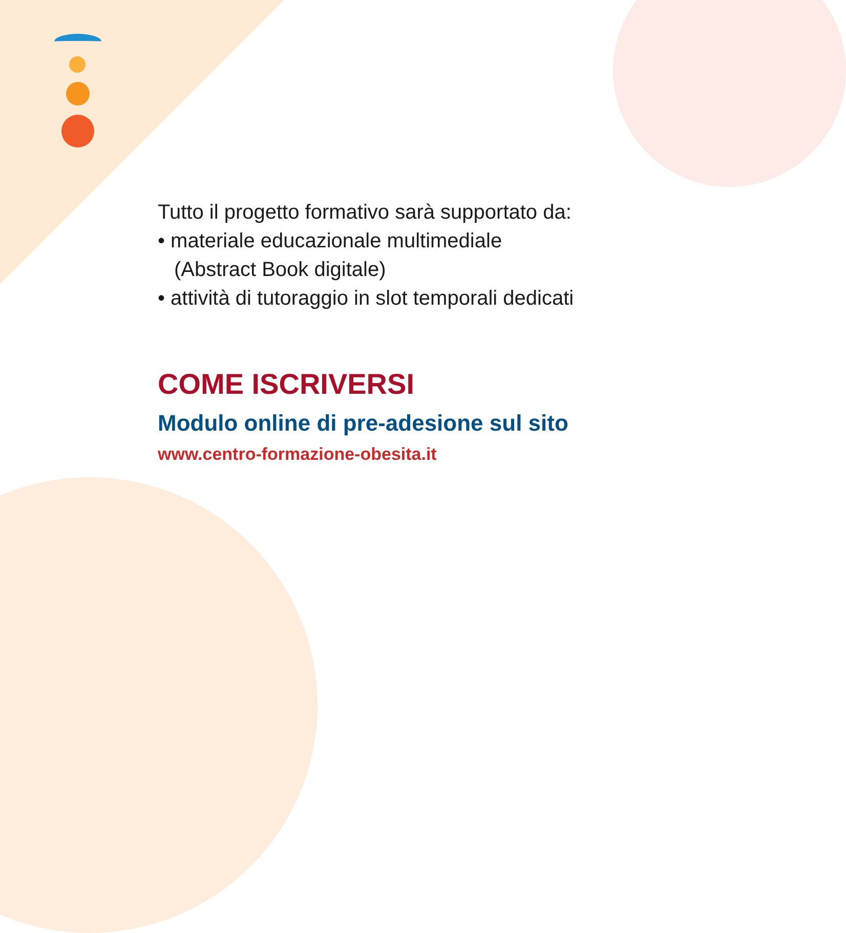Tutto il progetto formativo sarà supportato da:
• materiale educazionale multimediale
(Abstract Book digitale)
• attività di tutoraggio in slot temporali dedicati
COME ISCRIVERSI
Modulo online di pre-adesione sul sito
www.centro-formazione-obesita.it